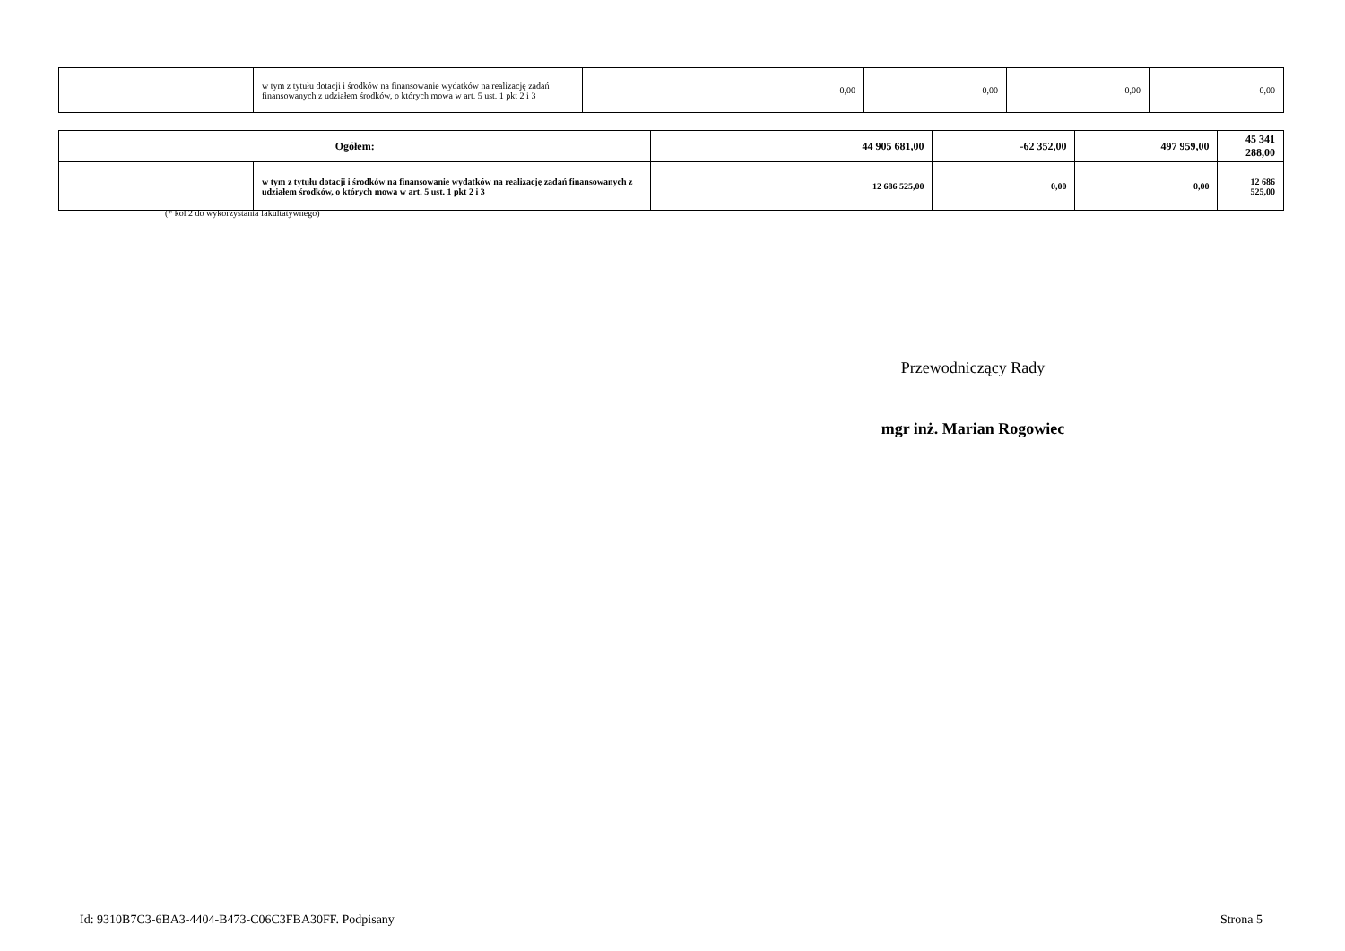| | w tym z tytułu dotacji i środków na finansowanie wydatków na realizację zadań finansowanych z udziałem środków, o których mowa w art. 5 ust. 1 pkt 2 i 3 | 0,00 | 0,00 | 0,00 | 0,00 |
| Ogółem: | | 44 905 681,00 | -62 352,00 | 497 959,00 | 45 341 288,00 |
| | w tym z tytułu dotacji i środków na finansowanie wydatków na realizację zadań finansowanych z udziałem środków, o których mowa w art. 5 ust. 1 pkt 2 i 3 | 12 686 525,00 | 0,00 | 0,00 | 12 686 525,00 |
(* kol 2 do wykorzystania fakultatywnego)
Przewodniczący Rady
mgr inż. Marian Rogowiec
Id: 9310B7C3-6BA3-4404-B473-C06C3FBA30FF. Podpisany
Strona 5